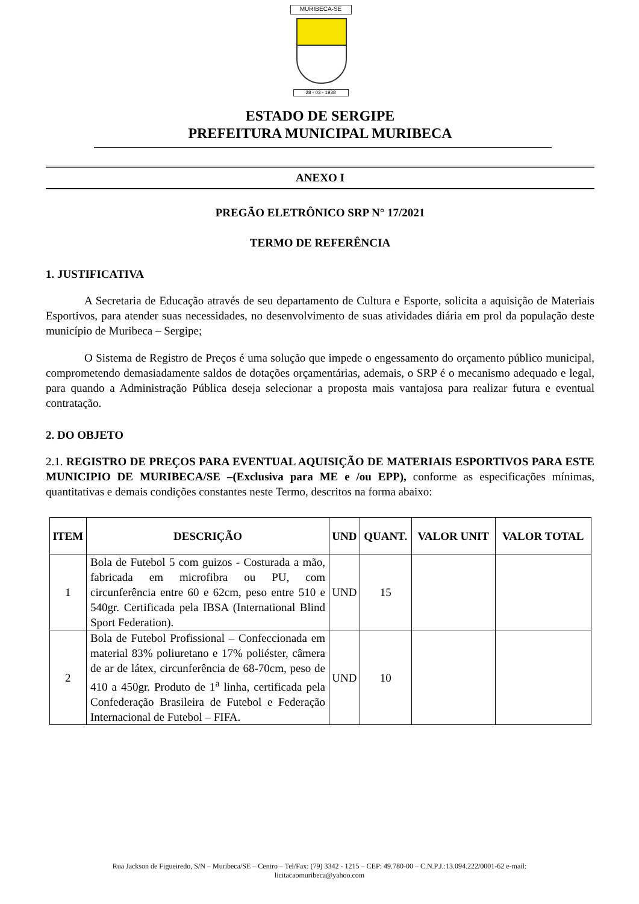MURIBECA-SE
28 - 03 - 1938
ESTADO DE SERGIPE
PREFEITURA MUNICIPAL MURIBECA
ANEXO I
PREGÃO ELETRÔNICO SRP N° 17/2021
TERMO DE REFERÊNCIA
1. JUSTIFICATIVA
A Secretaria de Educação através de seu departamento de Cultura e Esporte, solicita a aquisição de Materiais Esportivos, para atender suas necessidades, no desenvolvimento de suas atividades diária em prol da população deste município de Muribeca – Sergipe;
O Sistema de Registro de Preços é uma solução que impede o engessamento do orçamento público municipal, comprometendo demasiadamente saldos de dotações orçamentárias, ademais, o SRP é o mecanismo adequado e legal, para quando a Administração Pública deseja selecionar a proposta mais vantajosa para realizar futura e eventual contratação.
2. DO OBJETO
2.1. REGISTRO DE PREÇOS PARA EVENTUAL AQUISIÇÃO DE MATERIAIS ESPORTIVOS PARA ESTE MUNICIPIO DE MURIBECA/SE –(Exclusiva para ME e /ou EPP), conforme as especificações mínimas, quantitativas e demais condições constantes neste Termo, descritos na forma abaixo:
| ITEM | DESCRIÇÃO | UND | QUANT. | VALOR UNIT | VALOR TOTAL |
| --- | --- | --- | --- | --- | --- |
| 1 | Bola de Futebol 5 com guizos - Costurada a mão, fabricada em microfibra ou PU, com circunferência entre 60 e 62cm, peso entre 510 e 540gr. Certificada pela IBSA (International Blind Sport Federation). | UND | 15 | | |
| 2 | Bola de Futebol Profissional – Confeccionada em material 83% poliuretano e 17% poliéster, câmera de ar de látex, circunferência de 68-70cm, peso de 410 a 450gr. Produto de 1<sup>a</sup> linha, certificada pela Confederação Brasileira de Futebol e Federação Internacional de Futebol – FIFA. | UND | 10 | | |
Rua Jackson de Figueiredo, S/N – Muribeca/SE – Centro – Tel/Fax: (79) 3342 - 1215 – CEP: 49.780-00 – C.N.P.J.:13.094.222/0001-62 e-mail:
licitacaomuribeca@yahoo.com